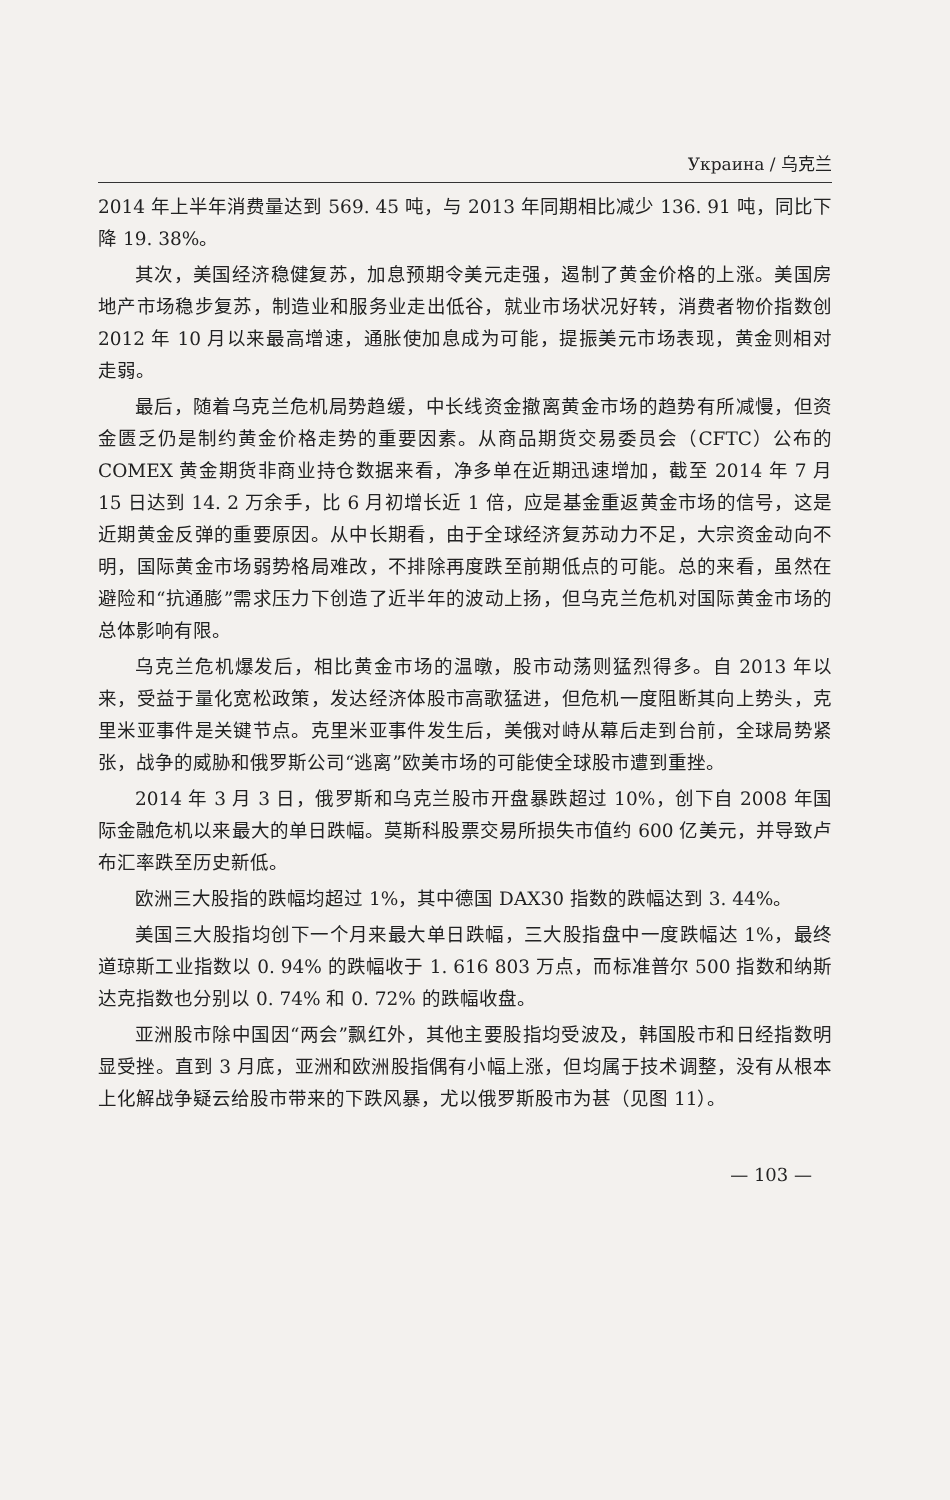Украина / 乌克兰
2014 年上半年消费量达到 569. 45 吨，与 2013 年同期相比减少 136. 91 吨，同比下降 19. 38%。
其次，美国经济稳健复苏，加息预期令美元走强，遏制了黄金价格的上涨。美国房地产市场稳步复苏，制造业和服务业走出低谷，就业市场状况好转，消费者物价指数创 2012 年 10 月以来最高增速，通胀使加息成为可能，提振美元市场表现，黄金则相对走弱。
最后，随着乌克兰危机局势趋缓，中长线资金撤离黄金市场的趋势有所减慢，但资金匮乏仍是制约黄金价格走势的重要因素。从商品期货交易委员会（CFTC）公布的 COMEX 黄金期货非商业持仓数据来看，净多单在近期迅速增加，截至 2014 年 7 月 15 日达到 14. 2 万余手，比 6 月初增长近 1 倍，应是基金重返黄金市场的信号，这是近期黄金反弹的重要原因。从中长期看，由于全球经济复苏动力不足，大宗资金动向不明，国际黄金市场弱势格局难改，不排除再度跌至前期低点的可能。总的来看，虽然在避险和“抗通膨”需求压力下创造了近半年的波动上扬，但乌克兰危机对国际黄金市场的总体影响有限。
乌克兰危机爆发后，相比黄金市场的温暾，股市动荡则猛烈得多。自 2013 年以来，受益于量化宽松政策，发达经济体股市高歌猛进，但危机一度阻断其向上势头，克里米亚事件是关键节点。克里米亚事件发生后，美俄对峙从幕后走到台前，全球局势紧张，战争的威胁和俄罗斯公司“逃离”欧美市场的可能使全球股市遭到重挫。
2014 年 3 月 3 日，俄罗斯和乌克兰股市开盘暴跌超过 10%，创下自 2008 年国际金融危机以来最大的单日跌幅。莫斯科股票交易所损失市值约 600 亿美元，并导致卢布汇率跌至历史新低。
欧洲三大股指的跌幅均超过 1%，其中德国 DAX30 指数的跌幅达到 3. 44%。
美国三大股指均创下一个月来最大单日跌幅，三大股指盘中一度跌幅达 1%，最终道琼斯工业指数以 0. 94% 的跌幅收于 1. 616 803 万点，而标准普尔 500 指数和纳斯达克指数也分别以 0. 74% 和 0. 72% 的跌幅收盘。
亚洲股市除中国因“两会”飘红外，其他主要股指均受波及，韩国股市和日经指数明显受挫。直到 3 月底，亚洲和欧洲股指偶有小幅上涨，但均属于技术调整，没有从根本上化解战争疑云给股市带来的下跌风暴，尤以俄罗斯股市为甚（见图 11）。
— 103 —